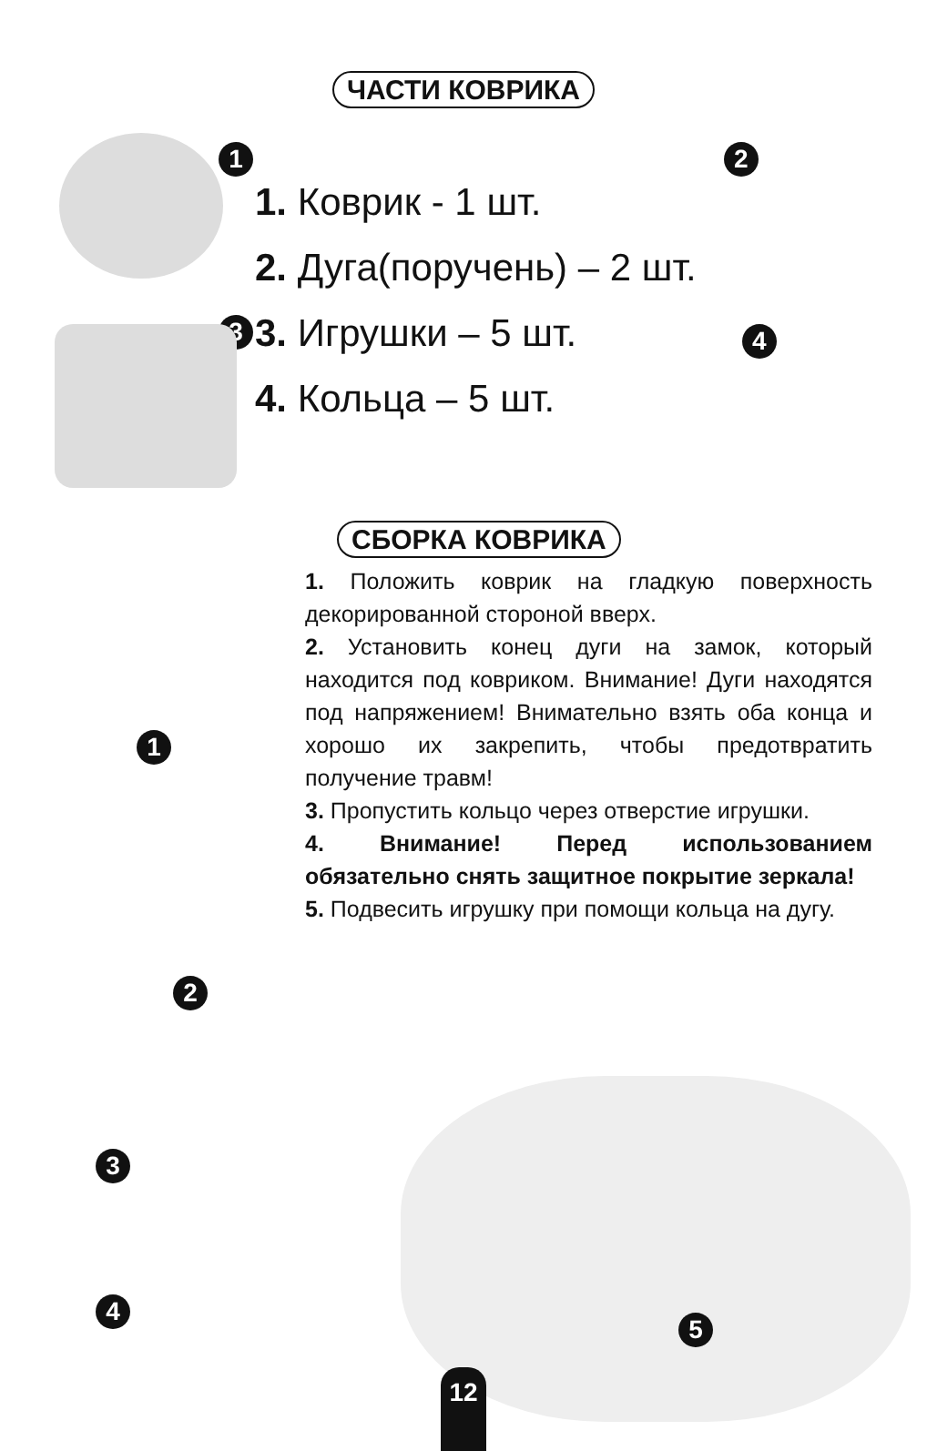ЧАСТИ КОВРИКА
1
3
1. Коврик - 1 шт.
2. Дуга(поручень) – 2 шт.
3. Игрушки – 5 шт.
4. Кольца – 5 шт.
2
4
СБОРКА КОВРИКА
1. Положить коврик на гладкую поверхность декорированной стороной вверх.
2. Установить конец дуги на замок, который находится под ковриком. Внимание! Дуги находятся под напряжением! Внимательно взять оба конца и хорошо их закрепить, чтобы предотвратить получение травм!
3. Пропустить кольцо через отверстие игрушки.
4. Внимание! Перед использованием обязательно снять защитное покрытие зеркала!
5. Подвесить игрушку при помощи кольца на дугу.
1
2
3
4
5
12